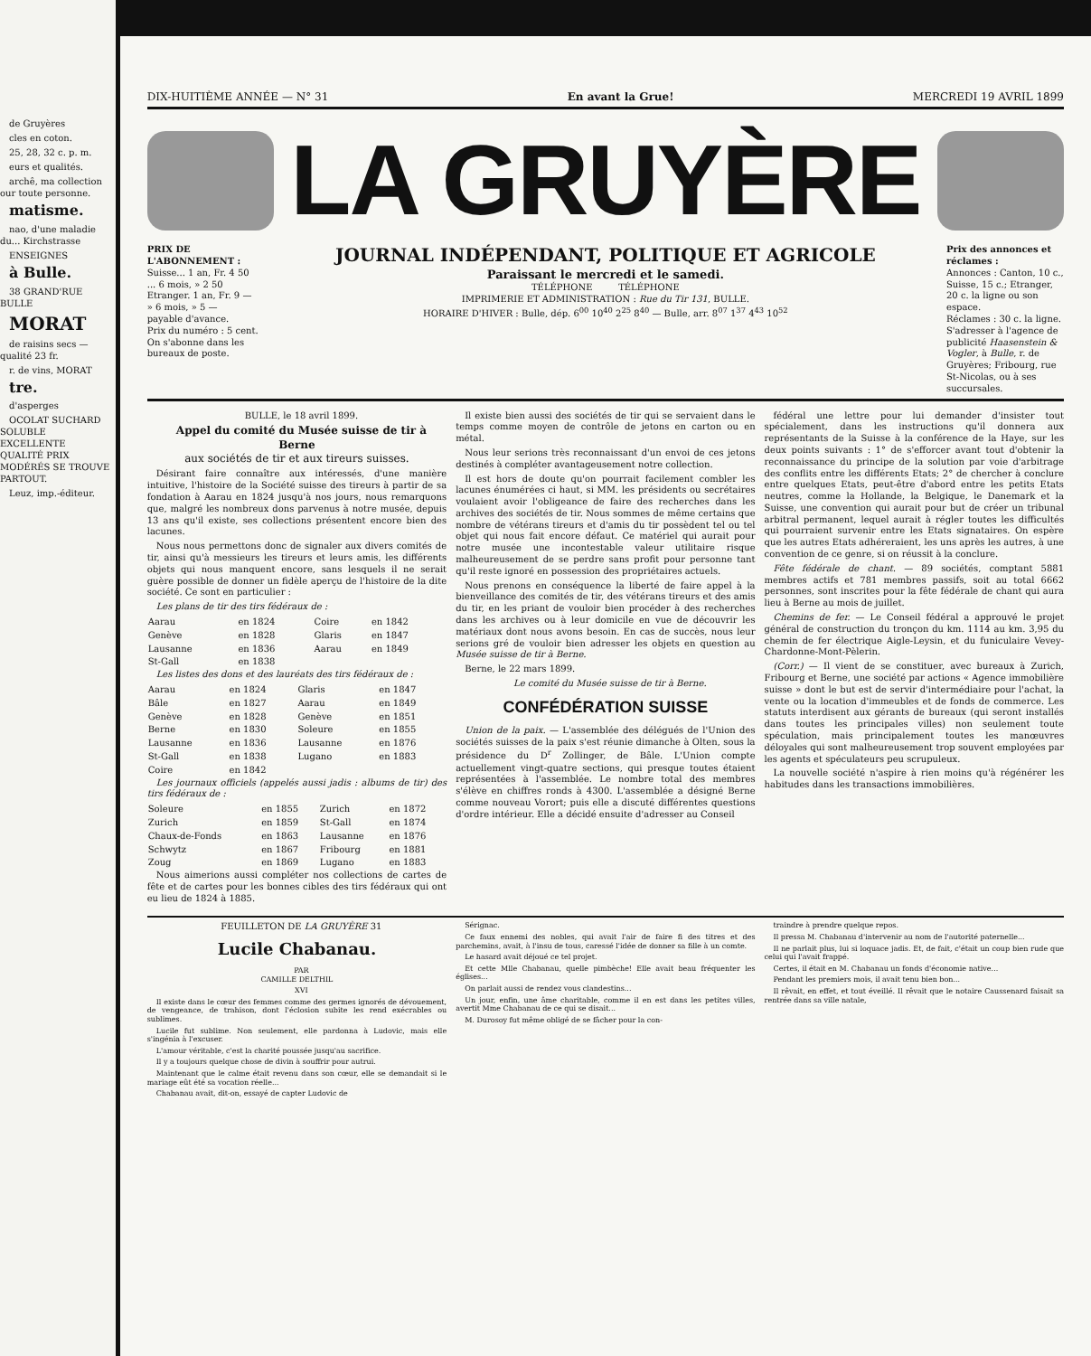de Gruyères
cles en coton.
25, 28, 32 c. p. m.
eurs et qualités.
archê, ma collection our toute personne.
matisme.
nao, d'une maladie du... Kirchstrasse
ENSEIGNES
à Bulle.
38 GRAND'RUE BULLE
MORAT
de raisins secs — qualité 23 fr.
r. de vins, MORAT
tre.
d'asperges
OCOLAT SUCHARD SOLUBLE EXCELLENTE QUALITÉ PRIX MODÉRÉS SE TROUVE PARTOUT.
Leuz, imp.-éditeur.
DIX-HUITIÈME ANNÉE — N° 31 En avant la Grue! MERCREDI 19 AVRIL 1899
LA GRUYÈRE
PRIX DE L'ABONNEMENT :
Suisse... 1 an, Fr. 4 50
... 6 mois, » 2 50
Etranger. 1 an, Fr. 9 —
» 6 mois, » 5 —
payable d'avance.
Prix du numéro : 5 cent.
On s'abonne dans les bureaux de poste.
JOURNAL INDÉPENDANT, POLITIQUE ET AGRICOLE
Paraissant le mercredi et le samedi.
TÉLÉPHONE TÉLÉPHONE
IMPRIMERIE ET ADMINISTRATION : Rue du Tir 131, BULLE.
HORAIRE D'HIVER : Bulle, dép. 6<sup>00</sup> 10<sup>40</sup> 2<sup>25</sup> 8<sup>40</sup> — Bulle, arr. 8<sup>07</sup> 1<sup>37</sup> 4<sup>43</sup> 10<sup>52</sup>
Prix des annonces et réclames :
Annonces : Canton, 10 c., Suisse, 15 c.; Etranger, 20 c. la ligne ou son espace.
Réclames : 30 c. la ligne.
S'adresser à l'agence de publicité Haasenstein & Vogler, à Bulle, r. de Gruyères; Fribourg, rue St-Nicolas, ou à ses succursales.
BULLE, le 18 avril 1899.
Appel du comité du Musée suisse de tir à Berne
aux sociétés de tir et aux tireurs suisses.
Désirant faire connaître aux intéressés, d'une manière intuitive, l'histoire de la Société suisse des tireurs à partir de sa fondation à Aarau en 1824 jusqu'à nos jours, nous remarquons que, malgré les nombreux dons parvenus à notre musée, depuis 13 ans qu'il existe, ses collections présentent encore bien des lacunes.
Nous nous permettons donc de signaler aux divers comités de tir, ainsi qu'à messieurs les tireurs et leurs amis, les différents objets qui nous manquent encore, sans lesquels il ne serait guère possible de donner un fidèle aperçu de l'histoire de la dite société. Ce sont en particulier :
Les plans de tir des tirs fédéraux de :
| Aarau | en 1824 | Coire | en 1842 |
| Genève | en 1828 | Glaris | en 1847 |
| Lausanne | en 1836 | Aarau | en 1849 |
| St-Gall | en 1838 | | |
Les listes des dons et des lauréats des tirs fédéraux de :
| Aarau | en 1824 | Glaris | en 1847 |
| Bâle | en 1827 | Aarau | en 1849 |
| Genève | en 1828 | Genève | en 1851 |
| Berne | en 1830 | Soleure | en 1855 |
| Lausanne | en 1836 | Lausanne | en 1876 |
| St-Gall | en 1838 | Lugano | en 1883 |
| Coire | en 1842 | | |
Les journaux officiels (appelés aussi jadis : albums de tir) des tirs fédéraux de :
| Soleure | en 1855 | Zurich | en 1872 |
| Zurich | en 1859 | St-Gall | en 1874 |
| Chaux-de-Fonds | en 1863 | Lausanne | en 1876 |
| Schwytz | en 1867 | Fribourg | en 1881 |
| Zoug | en 1869 | Lugano | en 1883 |
Nous aimerions aussi compléter nos collections de cartes de fête et de cartes pour les bonnes cibles des tirs fédéraux qui ont eu lieu de 1824 à 1885.
Il existe bien aussi des sociétés de tir qui se servaient dans le temps comme moyen de contrôle de jetons en carton ou en métal.
Nous leur serions très reconnaissant d'un envoi de ces jetons destinés à compléter avantageusement notre collection.
Il est hors de doute qu'on pourrait facilement combler les lacunes énumérées ci haut, si MM. les présidents ou secrétaires voulaient avoir l'obligeance de faire des recherches dans les archives des sociétés de tir. Nous sommes de même certains que nombre de vétérans tireurs et d'amis du tir possèdent tel ou tel objet qui nous fait encore défaut. Ce matériel qui aurait pour notre musée une incontestable valeur utilitaire risque malheureusement de se perdre sans profit pour personne tant qu'il reste ignoré en possession des propriétaires actuels.
Nous prenons en conséquence la liberté de faire appel à la bienveillance des comités de tir, des vétérans tireurs et des amis du tir, en les priant de vouloir bien procéder à des recherches dans les archives ou à leur domicile en vue de découvrir les matériaux dont nous avons besoin. En cas de succès, nous leur serions gré de vouloir bien adresser les objets en question au Musée suisse de tir à Berne.
Berne, le 22 mars 1899.
Le comité du Musée suisse de tir à Berne.
CONFÉDÉRATION SUISSE
Union de la paix. — L'assemblée des délégués de l'Union des sociétés suisses de la paix s'est réunie dimanche à Olten, sous la présidence du D<sup>r</sup> Zollinger, de Bâle. L'Union compte actuellement vingt-quatre sections, qui presque toutes étaient représentées à l'assemblée. Le nombre total des membres s'élève en chiffres ronds à 4300. L'assemblée a désigné Berne comme nouveau Vorort; puis elle a discuté différentes questions d'ordre intérieur. Elle a décidé ensuite d'adresser au Conseil
fédéral une lettre pour lui demander d'insister tout spécialement, dans les instructions qu'il donnera aux représentants de la Suisse à la conférence de la Haye, sur les deux points suivants : 1° de s'efforcer avant tout d'obtenir la reconnaissance du principe de la solution par voie d'arbitrage des conflits entre les différents Etats; 2° de chercher à conclure entre quelques Etats, peut-être d'abord entre les petits Etats neutres, comme la Hollande, la Belgique, le Danemark et la Suisse, une convention qui aurait pour but de créer un tribunal arbitral permanent, lequel aurait à régler toutes les difficultés qui pourraient survenir entre les Etats signataires. On espère que les autres Etats adhéreraient, les uns après les autres, à une convention de ce genre, si on réussit à la conclure.
Fête fédérale de chant. — 89 sociétés, comptant 5881 membres actifs et 781 membres passifs, soit au total 6662 personnes, sont inscrites pour la fête fédérale de chant qui aura lieu à Berne au mois de juillet.
Chemins de fer. — Le Conseil fédéral a approuvé le projet général de construction du tronçon du km. 1114 au km. 3,95 du chemin de fer électrique Aigle-Leysin, et du funiculaire Vevey-Chardonne-Mont-Pèlerin.
(Corr.) — Il vient de se constituer, avec bureaux à Zurich, Fribourg et Berne, une société par actions « Agence immobilière suisse » dont le but est de servir d'intermédiaire pour l'achat, la vente ou la location d'immeubles et de fonds de commerce. Les statuts interdisent aux gérants de bureaux (qui seront installés dans toutes les principales villes) non seulement toute spéculation, mais principalement toutes les manœuvres déloyales qui sont malheureusement trop souvent employées par les agents et spéculateurs peu scrupuleux.
La nouvelle société n'aspire à rien moins qu'à régénérer les habitudes dans les transactions immobilières.
FEUILLETON DE LA GRUYÈRE 31
Lucile Chabanau.
PAR
CAMILLE DELTHIL
XVI
Il existe dans le cœur des femmes comme des germes ignorés de dévouement, de vengeance, de trahison, dont l'éclosion subite les rend exécrables ou sublimes.
Lucile fut sublime. Non seulement, elle pardonna à Ludovic, mais elle s'ingénia à l'excuser.
L'amour véritable, c'est la charité poussée jusqu'au sacrifice.
Il y a toujours quelque chose de divin à souffrir pour autrui.
Maintenant que le calme était revenu dans son cœur, elle se demandait si le mariage eût été sa vocation réelle...
Chabanau avait, dit-on, essayé de capter Ludovic de
Sérignac.
Ce faux ennemi des nobles, qui avait l'air de faire fi des titres et des parchemins, avait, à l'insu de tous, caressé l'idée de donner sa fille à un comte.
Le hasard avait déjoué ce tel projet.
Et cette Mlle Chabanau, quelle pimbèche! Elle avait beau fréquenter les églises...
On parlait aussi de rendez vous clandestins...
Un jour, enfin, une âme charitable, comme il en est dans les petites villes, avertit Mme Chabanau de ce qui se disait...
M. Durosoy fut même obligé de se fâcher pour la con-
traindre à prendre quelque repos.
Il pressa M. Chabanau d'intervenir au nom de l'autorité paternelle...
Il ne parlait plus, lui si loquace jadis. Et, de fait, c'était un coup bien rude que celui qui l'avait frappé.
Certes, il était en M. Chabanau un fonds d'économie native...
Pendant les premiers mois, il avait tenu bien bon...
Il rêvait, en effet, et tout éveillé. Il rêvait que le notaire Caussenard faisait sa rentrée dans sa ville natale,